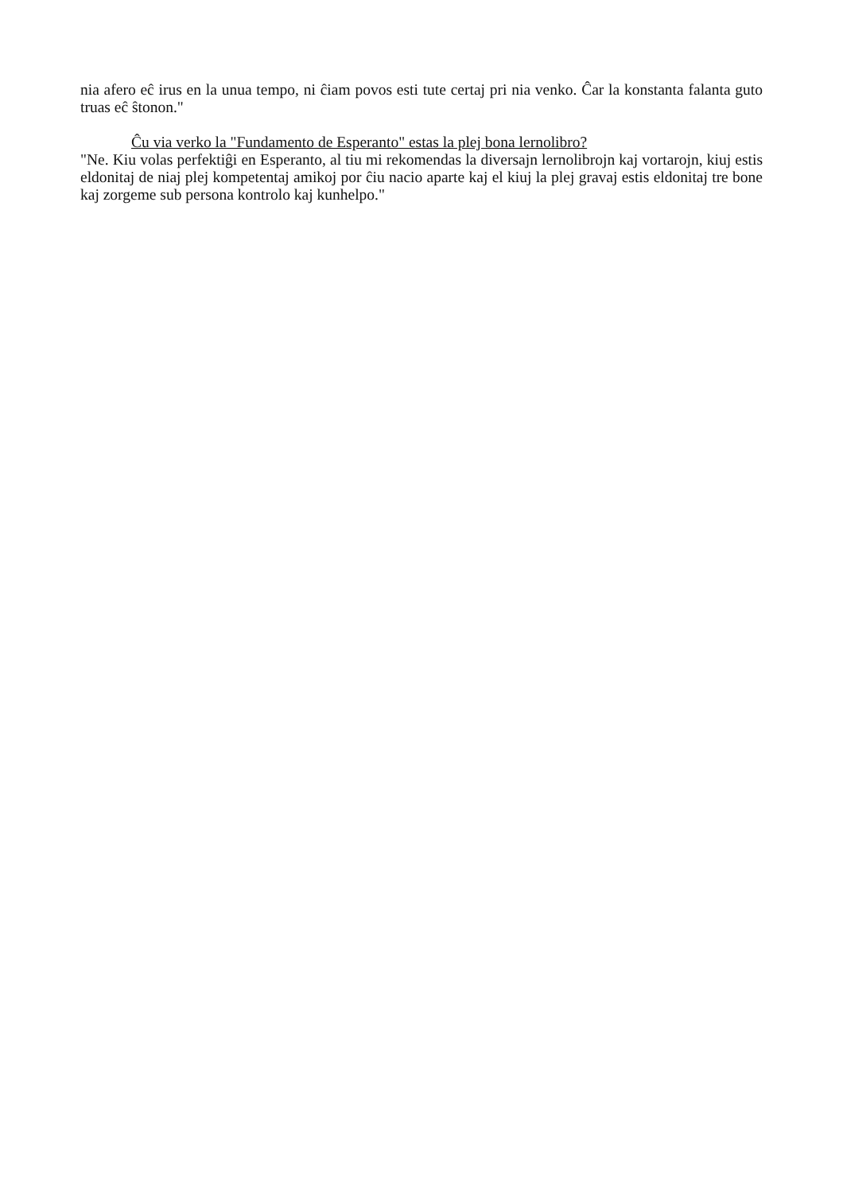nia afero eĉ irus en la unua tempo, ni ĉiam povos esti tute certaj pri nia venko. Ĉar la konstanta falanta guto truas eĉ ŝtonon."
Ĉu via verko la "Fundamento de Esperanto" estas la plej bona lernolibro?
"Ne. Kiu volas perfektiĝi en Esperanto, al tiu mi rekomendas la diversajn lernolibrojn kaj vortarojn, kiuj estis eldonitaj de niaj plej kompetentaj amikoj por ĉiu nacio aparte kaj el kiuj la plej gravaj estis eldonitaj tre bone kaj zorgeme sub persona kontrolo kaj kunhelpo."